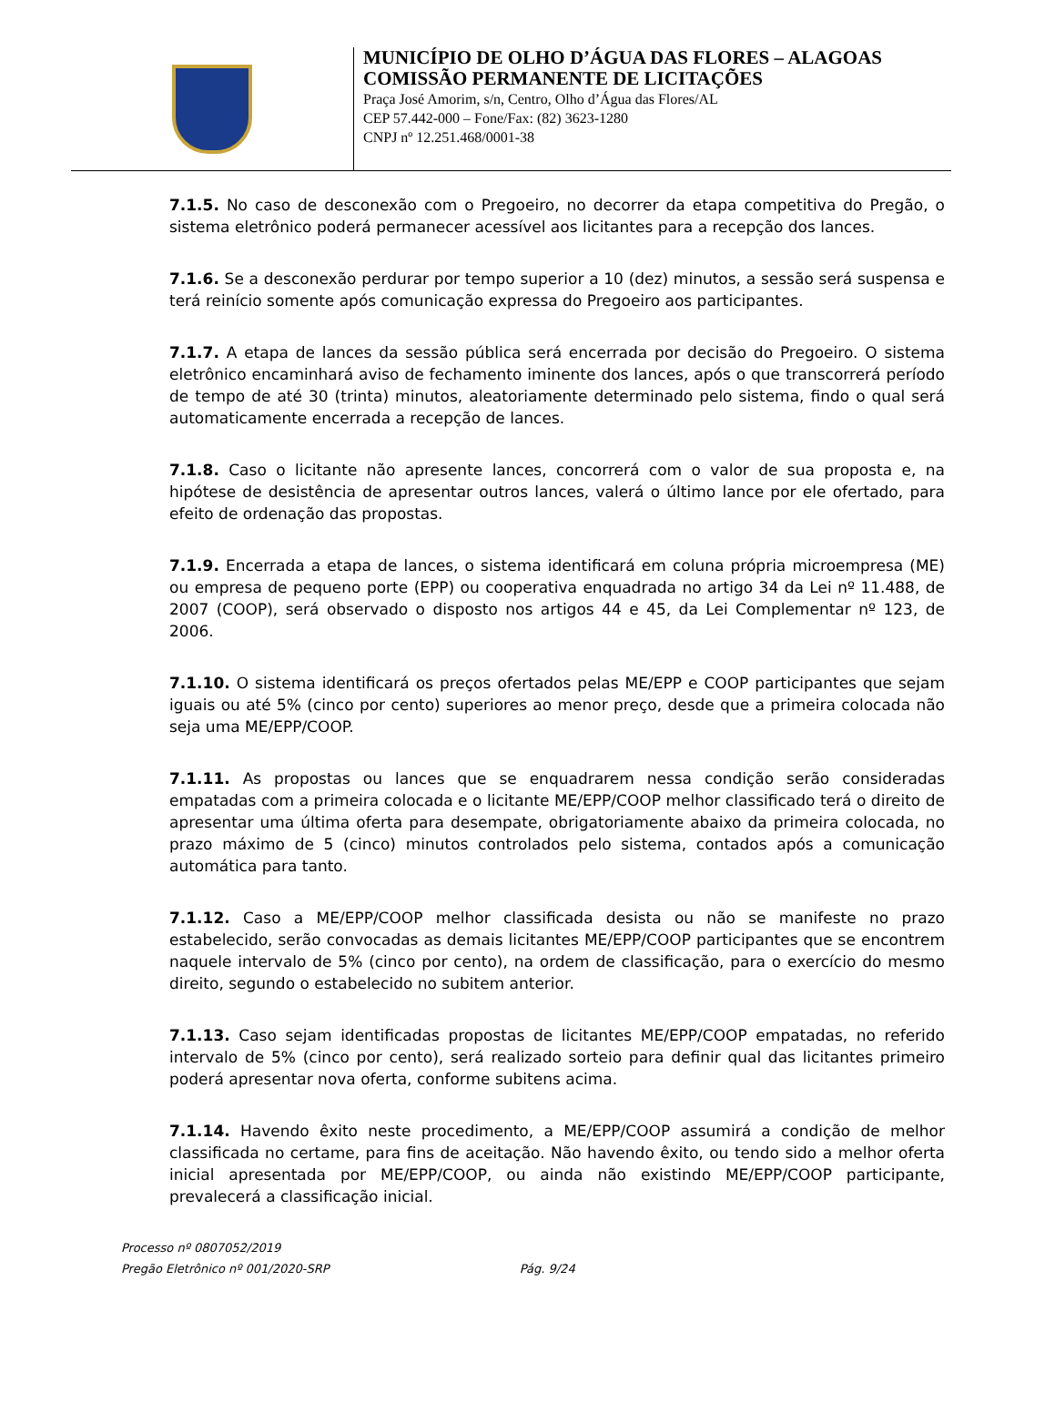MUNICÍPIO DE OLHO D’ÁGUA DAS FLORES – ALAGOAS
COMISSÃO PERMANENTE DE LICITAÇÕES
Praça José Amorim, s/n, Centro, Olho d’Água das Flores/AL
CEP 57.442-000 – Fone/Fax: (82) 3623-1280
CNPJ nº 12.251.468/0001-38
7.1.5. No caso de desconexão com o Pregoeiro, no decorrer da etapa competitiva do Pregão, o sistema eletrônico poderá permanecer acessível aos licitantes para a recepção dos lances.
7.1.6. Se a desconexão perdurar por tempo superior a 10 (dez) minutos, a sessão será suspensa e terá reinício somente após comunicação expressa do Pregoeiro aos participantes.
7.1.7. A etapa de lances da sessão pública será encerrada por decisão do Pregoeiro. O sistema eletrônico encaminhará aviso de fechamento iminente dos lances, após o que transcorrerá período de tempo de até 30 (trinta) minutos, aleatoriamente determinado pelo sistema, findo o qual será automaticamente encerrada a recepção de lances.
7.1.8. Caso o licitante não apresente lances, concorrerá com o valor de sua proposta e, na hipótese de desistência de apresentar outros lances, valerá o último lance por ele ofertado, para efeito de ordenação das propostas.
7.1.9. Encerrada a etapa de lances, o sistema identificará em coluna própria microempresa (ME) ou empresa de pequeno porte (EPP) ou cooperativa enquadrada no artigo 34 da Lei nº 11.488, de 2007 (COOP), será observado o disposto nos artigos 44 e 45, da Lei Complementar nº 123, de 2006.
7.1.10. O sistema identificará os preços ofertados pelas ME/EPP e COOP participantes que sejam iguais ou até 5% (cinco por cento) superiores ao menor preço, desde que a primeira colocada não seja uma ME/EPP/COOP.
7.1.11. As propostas ou lances que se enquadrarem nessa condição serão consideradas empatadas com a primeira colocada e o licitante ME/EPP/COOP melhor classificado terá o direito de apresentar uma última oferta para desempate, obrigatoriamente abaixo da primeira colocada, no prazo máximo de 5 (cinco) minutos controlados pelo sistema, contados após a comunicação automática para tanto.
7.1.12. Caso a ME/EPP/COOP melhor classificada desista ou não se manifeste no prazo estabelecido, serão convocadas as demais licitantes ME/EPP/COOP participantes que se encontrem naquele intervalo de 5% (cinco por cento), na ordem de classificação, para o exercício do mesmo direito, segundo o estabelecido no subitem anterior.
7.1.13. Caso sejam identificadas propostas de licitantes ME/EPP/COOP empatadas, no referido intervalo de 5% (cinco por cento), será realizado sorteio para definir qual das licitantes primeiro poderá apresentar nova oferta, conforme subitens acima.
7.1.14. Havendo êxito neste procedimento, a ME/EPP/COOP assumirá a condição de melhor classificada no certame, para fins de aceitação. Não havendo êxito, ou tendo sido a melhor oferta inicial apresentada por ME/EPP/COOP, ou ainda não existindo ME/EPP/COOP participante, prevalecerá a classificação inicial.
Processo nº 0807052/2019
Pregão Eletrônico nº 001/2020-SRP Pág. 9/24